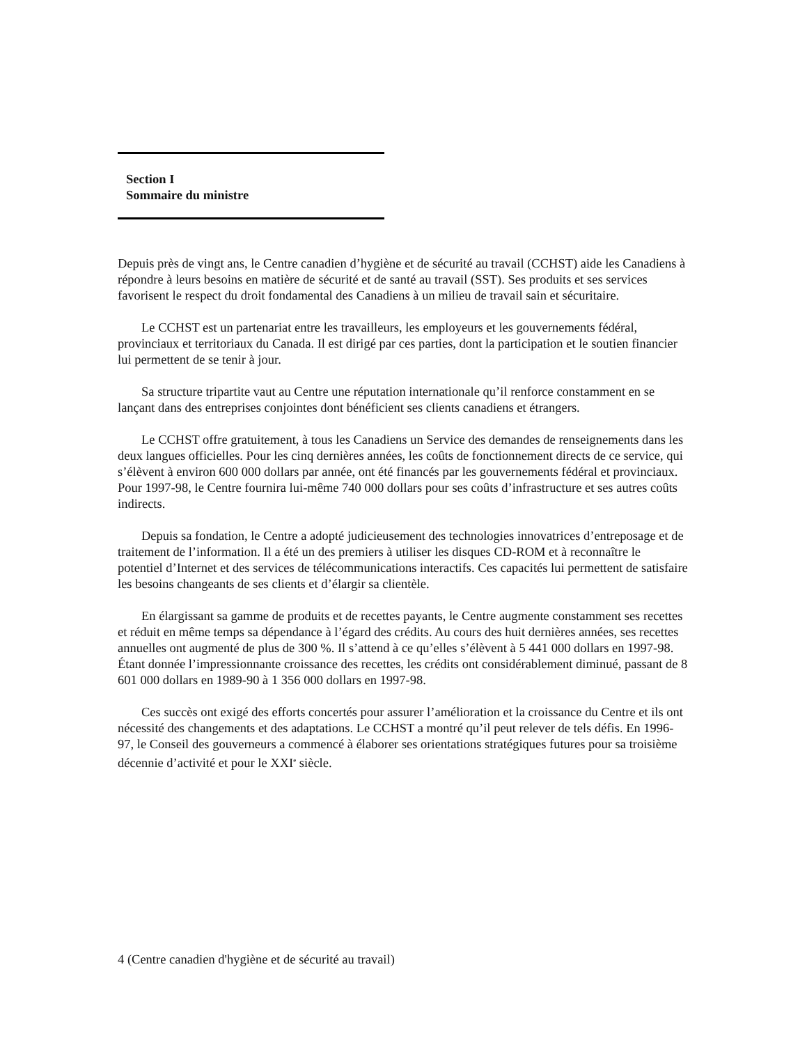Section I
Sommaire du ministre
Depuis près de vingt ans, le Centre canadien d’hygiène et de sécurité au travail (CCHST) aide les Canadiens à répondre à leurs besoins en matière de sécurité et de santé au travail (SST). Ses produits et ses services favorisent le respect du droit fondamental des Canadiens à un milieu de travail sain et sécuritaire.
Le CCHST est un partenariat entre les travailleurs, les employeurs et les gouvernements fédéral, provinciaux et territoriaux du Canada. Il est dirigé par ces parties, dont la participation et le soutien financier lui permettent de se tenir à jour.
Sa structure tripartite vaut au Centre une réputation internationale qu’il renforce constamment en se lançant dans des entreprises conjointes dont bénéficient ses clients canadiens et étrangers.
Le CCHST offre gratuitement, à tous les Canadiens un Service des demandes de renseignements dans les deux langues officielles. Pour les cinq dernières années, les coûts de fonctionnement directs de ce service, qui s’élèvent à environ 600 000 dollars par année, ont été financés par les gouvernements fédéral et provinciaux. Pour 1997-98, le Centre fournira lui-même 740 000 dollars pour ses coûts d’infrastructure et ses autres coûts indirects.
Depuis sa fondation, le Centre a adopté judicieusement des technologies innovatrices d’entreposage et de traitement de l’information. Il a été un des premiers à utiliser les disques CD-ROM et à reconnaître le potentiel d’Internet et des services de télécommunications interactifs. Ces capacités lui permettent de satisfaire les besoins changeants de ses clients et d’élargir sa clientèle.
En élargissant sa gamme de produits et de recettes payants, le Centre augmente constamment ses recettes et réduit en même temps sa dépendance à l’égard des crédits. Au cours des huit dernières années, ses recettes annuelles ont augmenté de plus de 300 %. Il s’attend à ce qu’elles s’élèvent à 5 441 000 dollars en 1997-98. Étant donnée l’impressionnante croissance des recettes, les crédits ont considérablement diminué, passant de 8 601 000 dollars en 1989-90 à 1 356 000 dollars en 1997-98.
Ces succès ont exigé des efforts concertés pour assurer l’amélioration et la croissance du Centre et ils ont nécessité des changements et des adaptations. Le CCHST a montré qu’il peut relever de tels défis. En 1996-97, le Conseil des gouverneurs a commencé à élaborer ses orientations stratégiques futures pour sa troisième décennie d’activité et pour le XXI<sup>e</sup> siècle.
4 (Centre canadien d'hygiène et de sécurité au travail)